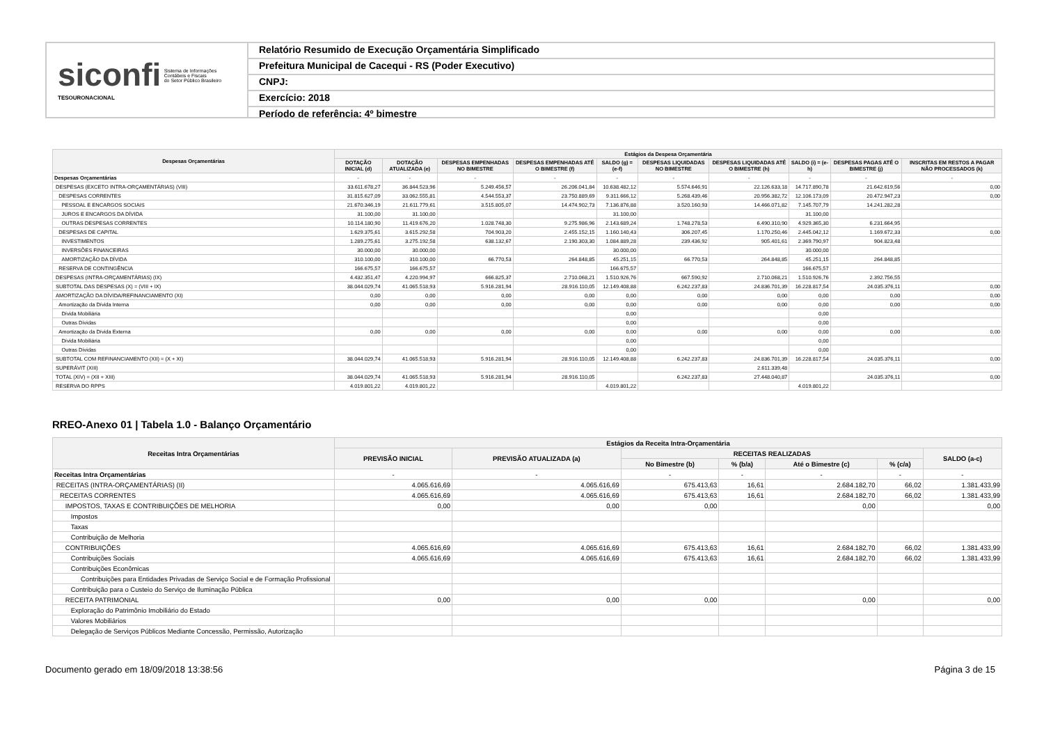siconfi Sistema de Informações
Contábeis e Fiscais
do Setor Público Brasileiro
TESOURONACIONAL
Relatório Resumido de Execução Orçamentária Simplificado
Prefeitura Municipal de Cacequi - RS (Poder Executivo)
CNPJ:
Exercício: 2018
Período de referência: 4º bimestre
| Despesas Orçamentárias | Estágios da Despesa Orçamentária | | | | | | | | | |
| --- | --- | --- | --- | --- | --- | --- | --- | --- | --- | --- |
| | DOTAÇÃO INICIAL (d) | DOTAÇÃO ATUALIZADA (e) | DESPESAS EMPENHADAS NO BIMESTRE | DESPESAS EMPENHADAS ATÉ O BIMESTRE (f) | SALDO (g) = (e-f) | DESPESAS LIQUIDADAS NO BIMESTRE | DESPESAS LIQUIDADAS ATÉ O BIMESTRE (h) | SALDO (i) = (e-h) | DESPESAS PAGAS ATÉ O BIMESTRE (j) | INSCRITAS EM RESTOS A PAGAR NÃO PROCESSADOS (k) |
| Despesas Orçamentárias | - | - | - | - | - | - | - | - | - | - |
| DESPESAS (EXCETO INTRA-ORÇAMENTÁRIAS) (VIII) | 33.611.678,27 | 36.844.523,96 | 5.249.456,57 | 26.206.041,84 | 10.638.482,12 | 5.574.646,91 | 22.126.633,18 | 14.717.890,78 | 21.642.619,56 | 0,00 |
| DESPESAS CORRENTES | 31.815.627,09 | 33.062.555,81 | 4.544.553,37 | 23.750.889,69 | 9.311.666,12 | 5.268.439,46 | 20.956.382,72 | 12.106.173,09 | 20.472.947,23 | 0,00 |
| PESSOAL E ENCARGOS SOCIAIS | 21.670.346,19 | 21.611.779,61 | 3.515.805,07 | 14.474.902,73 | 7.136.876,88 | 3.520.160,93 | 14.466.071,82 | 7.145.707,79 | 14.241.282,28 | |
| JUROS E ENCARGOS DA DÍVIDA | 31.100,00 | 31.100,00 | | | 31.100,00 | | | 31.100,00 | | |
| OUTRAS DESPESAS CORRENTES | 10.114.180,90 | 11.419.676,20 | 1.028.748,30 | 9.275.986,96 | 2.143.689,24 | 1.748.278,53 | 6.490.310,90 | 4.929.365,30 | 6.231.664,95 | |
| DESPESAS DE CAPITAL | 1.629.375,61 | 3.615.292,58 | 704.903,20 | 2.455.152,15 | 1.160.140,43 | 306.207,45 | 1.170.250,46 | 2.445.042,12 | 1.169.672,33 | 0,00 |
| INVESTIMENTOS | 1.289.275,61 | 3.275.192,58 | 638.132,67 | 2.190.303,30 | 1.084.889,28 | 239.436,92 | 905.401,61 | 2.369.790,97 | 904.823,48 | |
| INVERSÕES FINANCEIRAS | 30.000,00 | 30.000,00 | | | 30.000,00 | | | 30.000,00 | | |
| AMORTIZAÇÃO DA DÍVIDA | 310.100,00 | 310.100,00 | 66.770,53 | 264.848,85 | 45.251,15 | 66.770,53 | 264.848,85 | 45.251,15 | 264.848,85 | |
| RESERVA DE CONTINGÊNCIA | 166.675,57 | 166.675,57 | | | 166.675,57 | | | 166.675,57 | | |
| DESPESAS (INTRA-ORÇAMENTÁRIAS) (IX) | 4.432.351,47 | 4.220.994,97 | 666.825,37 | 2.710.068,21 | 1.510.926,76 | 667.590,92 | 2.710.068,21 | 1.510.926,76 | 2.392.756,55 | |
| SUBTOTAL DAS DESPESAS (X) = (VIII + IX) | 38.044.029,74 | 41.065.518,93 | 5.916.281,94 | 28.916.110,05 | 12.149.408,88 | 6.242.237,83 | 24.836.701,39 | 16.228.817,54 | 24.035.376,11 | 0,00 |
| AMORTIZAÇÃO DA DÍVIDA/REFINANCIAMENTO (XI) | 0,00 | 0,00 | 0,00 | 0,00 | 0,00 | 0,00 | 0,00 | 0,00 | 0,00 | 0,00 |
| Amortização da Dívida Interna | 0,00 | 0,00 | 0,00 | 0,00 | 0,00 | 0,00 | 0,00 | 0,00 | 0,00 | 0,00 |
| Dívida Mobiliária | | | | | 0,00 | | | 0,00 | | |
| Outras Dívidas | | | | | 0,00 | | | 0,00 | | |
| Amortização da Dívida Externa | 0,00 | 0,00 | 0,00 | 0,00 | 0,00 | 0,00 | 0,00 | 0,00 | 0,00 | 0,00 |
| Dívida Mobiliária | | | | | 0,00 | | | 0,00 | | |
| Outras Dívidas | | | | | 0,00 | | | 0,00 | | |
| SUBTOTAL COM REFINANCIAMENTO (XII) = (X + XI) | 38.044.029,74 | 41.065.518,93 | 5.916.281,94 | 28.916.110,05 | 12.149.408,88 | 6.242.237,83 | 24.836.701,39 | 16.228.817,54 | 24.035.376,11 | 0,00 |
| SUPERÁVIT (XIII) | | | | | | | 2.611.339,48 | | | |
| TOTAL (XIV) = (XII + XIII) | 38.044.029,74 | 41.065.518,93 | 5.916.281,94 | 28.916.110,05 | | 6.242.237,83 | 27.448.040,87 | | 24.035.376,11 | 0,00 |
| RESERVA DO RPPS | 4.019.801,22 | 4.019.801,22 | | | 4.019.801,22 | | | 4.019.801,22 | | |
RREO-Anexo 01 | Tabela 1.0 - Balanço Orçamentário
| Receitas Intra Orçamentárias | Estágios da Receita Intra-Orçamentária | | | | | | |
| --- | --- | --- | --- | --- | --- | --- | --- |
| | PREVISÃO INICIAL | PREVISÃO ATUALIZADA (a) | RECEITAS REALIZADAS | | | | SALDO (a-c) |
| | | | No Bimestre (b) | % (b/a) | Até o Bimestre (c) | % (c/a) | |
| Receitas Intra Orçamentárias | - | - | - | - | - | - | - |
| RECEITAS (INTRA-ORÇAMENTÁRIAS) (II) | 4.065.616,69 | 4.065.616,69 | 675.413,63 | 16,61 | 2.684.182,70 | 66,02 | 1.381.433,99 |
| RECEITAS CORRENTES | 4.065.616,69 | 4.065.616,69 | 675.413,63 | 16,61 | 2.684.182,70 | 66,02 | 1.381.433,99 |
| IMPOSTOS, TAXAS E CONTRIBUIÇÕES DE MELHORIA | 0,00 | 0,00 | 0,00 | | 0,00 | | 0,00 |
| Impostos | | | | | | | |
| Taxas | | | | | | | |
| Contribuição de Melhoria | | | | | | | |
| CONTRIBUIÇÕES | 4.065.616,69 | 4.065.616,69 | 675.413,63 | 16,61 | 2.684.182,70 | 66,02 | 1.381.433,99 |
| Contribuições Sociais | 4.065.616,69 | 4.065.616,69 | 675.413,63 | 16,61 | 2.684.182,70 | 66,02 | 1.381.433,99 |
| Contribuições Econômicas | | | | | | | |
| Contribuições para Entidades Privadas de Serviço Social e de Formação Profissional | | | | | | | |
| Contribuição para o Custeio do Serviço de Iluminação Pública | | | | | | | |
| RECEITA PATRIMONIAL | 0,00 | 0,00 | 0,00 | | 0,00 | | 0,00 |
| Exploração do Patrimônio Imobiliário do Estado | | | | | | | |
| Valores Mobiliários | | | | | | | |
| Delegação de Serviços Públicos Mediante Concessão, Permissão, Autorização | | | | | | | |
Documento gerado em 18/09/2018 13:38:56 Página 3 de 15